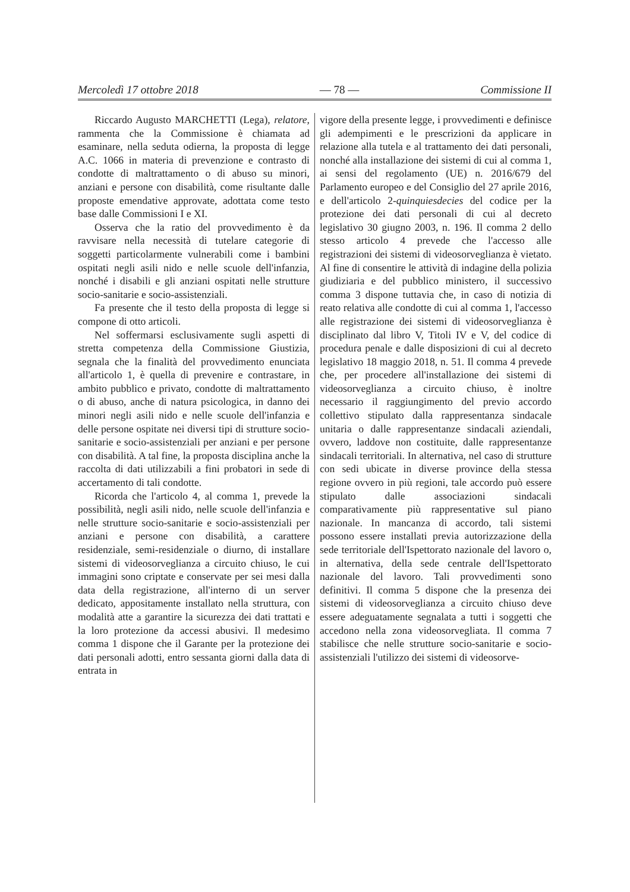Mercoledì 17 ottobre 2018 — 78 — Commissione II
Riccardo Augusto MARCHETTI (Lega), relatore, rammenta che la Commissione è chiamata ad esaminare, nella seduta odierna, la proposta di legge A.C. 1066 in materia di prevenzione e contrasto di condotte di maltrattamento o di abuso su minori, anziani e persone con disabilità, come risultante dalle proposte emendative approvate, adottata come testo base dalle Commissioni I e XI.
Osserva che la ratio del provvedimento è da ravvisare nella necessità di tutelare categorie di soggetti particolarmente vulnerabili come i bambini ospitati negli asili nido e nelle scuole dell'infanzia, nonché i disabili e gli anziani ospitati nelle strutture socio-sanitarie e socio-assistenziali.
Fa presente che il testo della proposta di legge si compone di otto articoli.
Nel soffermarsi esclusivamente sugli aspetti di stretta competenza della Commissione Giustizia, segnala che la finalità del provvedimento enunciata all'articolo 1, è quella di prevenire e contrastare, in ambito pubblico e privato, condotte di maltrattamento o di abuso, anche di natura psicologica, in danno dei minori negli asili nido e nelle scuole dell'infanzia e delle persone ospitate nei diversi tipi di strutture socio-sanitarie e socio-assistenziali per anziani e per persone con disabilità. A tal fine, la proposta disciplina anche la raccolta di dati utilizzabili a fini probatori in sede di accertamento di tali condotte.
Ricorda che l'articolo 4, al comma 1, prevede la possibilità, negli asili nido, nelle scuole dell'infanzia e nelle strutture socio-sanitarie e socio-assistenziali per anziani e persone con disabilità, a carattere residenziale, semi-residenziale o diurno, di installare sistemi di videosorveglianza a circuito chiuso, le cui immagini sono criptate e conservate per sei mesi dalla data della registrazione, all'interno di un server dedicato, appositamente installato nella struttura, con modalità atte a garantire la sicurezza dei dati trattati e la loro protezione da accessi abusivi. Il medesimo comma 1 dispone che il Garante per la protezione dei dati personali adotti, entro sessanta giorni dalla data di entrata in
vigore della presente legge, i provvedimenti e definisce gli adempimenti e le prescrizioni da applicare in relazione alla tutela e al trattamento dei dati personali, nonché alla installazione dei sistemi di cui al comma 1, ai sensi del regolamento (UE) n. 2016/679 del Parlamento europeo e del Consiglio del 27 aprile 2016, e dell'articolo 2-quinquiesdecies del codice per la protezione dei dati personali di cui al decreto legislativo 30 giugno 2003, n. 196. Il comma 2 dello stesso articolo 4 prevede che l'accesso alle registrazioni dei sistemi di videosorveglianza è vietato. Al fine di consentire le attività di indagine della polizia giudiziaria e del pubblico ministero, il successivo comma 3 dispone tuttavia che, in caso di notizia di reato relativa alle condotte di cui al comma 1, l'accesso alle registrazione dei sistemi di videosorveglianza è disciplinato dal libro V, Titoli IV e V, del codice di procedura penale e dalle disposizioni di cui al decreto legislativo 18 maggio 2018, n. 51. Il comma 4 prevede che, per procedere all'installazione dei sistemi di videosorveglianza a circuito chiuso, è inoltre necessario il raggiungimento del previo accordo collettivo stipulato dalla rappresentanza sindacale unitaria o dalle rappresentanze sindacali aziendali, ovvero, laddove non costituite, dalle rappresentanze sindacali territoriali. In alternativa, nel caso di strutture con sedi ubicate in diverse province della stessa regione ovvero in più regioni, tale accordo può essere stipulato dalle associazioni sindacali comparativamente più rappresentative sul piano nazionale. In mancanza di accordo, tali sistemi possono essere installati previa autorizzazione della sede territoriale dell'Ispettorato nazionale del lavoro o, in alternativa, della sede centrale dell'Ispettorato nazionale del lavoro. Tali provvedimenti sono definitivi. Il comma 5 dispone che la presenza dei sistemi di videosorveglianza a circuito chiuso deve essere adeguatamente segnalata a tutti i soggetti che accedono nella zona videosorvegliata. Il comma 7 stabilisce che nelle strutture socio-sanitarie e socio-assistenziali l'utilizzo dei sistemi di videosorve-